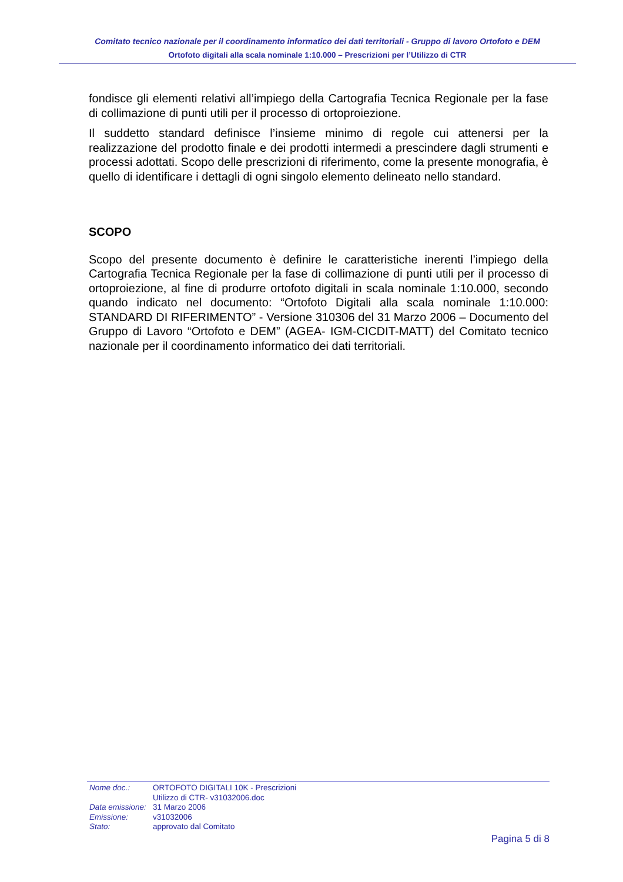Comitato tecnico nazionale per il coordinamento informatico dei dati territoriali - Gruppo di lavoro Ortofoto e DEM
Ortofoto digitali alla scala nominale 1:10.000 – Prescrizioni per l’Utilizzo di CTR
fondisce gli elementi relativi all’impiego della Cartografia Tecnica Regionale per la fase di collimazione di punti utili per il processo di ortoproiezione.
Il suddetto standard definisce l’insieme minimo di regole cui attenersi per la realizzazione del prodotto finale e dei prodotti intermedi a prescindere dagli strumenti e processi adottati. Scopo delle prescrizioni di riferimento, come la presente monografia, è quello di identificare i dettagli di ogni singolo elemento delineato nello standard.
SCOPO
Scopo del presente documento è definire le caratteristiche inerenti l’impiego della Cartografia Tecnica Regionale per la fase di collimazione di punti utili per il processo di ortoproiezione, al fine di produrre ortofoto digitali in scala nominale 1:10.000, secondo quando indicato nel documento: “Ortofoto Digitali alla scala nominale 1:10.000: STANDARD DI RIFERIMENTO” - Versione 310306 del 31 Marzo 2006 – Documento del Gruppo di Lavoro “Ortofoto e DEM” (AGEA- IGM-CICDIT-MATT) del Comitato tecnico nazionale per il coordinamento informatico dei dati territoriali.
| Nome doc.: | ORTOFOTO DIGITALI 10K - Prescrizioni Utilizzo di CTR- v31032006.doc |
| Data emissione: | 31 Marzo 2006 |
| Emissione: | v31032006 |
| Stato: | approvato dal Comitato |
Pagina 5 di 8